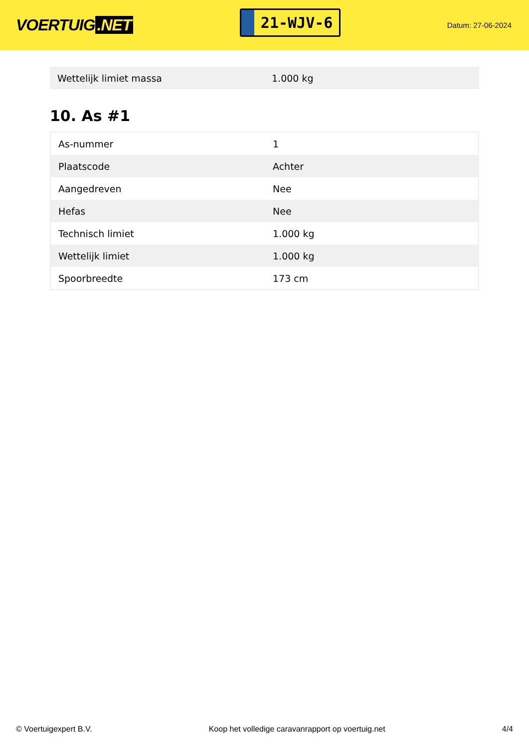VOERTUIG.NET
21-WJV-6
Datum: 27-06-2024
| Wettelijk limiet massa | 1.000 kg |
10. As #1
| As-nummer | 1 |
| Plaatscode | Achter |
| Aangedreven | Nee |
| Hefas | Nee |
| Technisch limiet | 1.000 kg |
| Wettelijk limiet | 1.000 kg |
| Spoorbreedte | 173 cm |
© Voertuigexpert B.V. Koop het volledige caravanrapport op voertuig.net 4/4